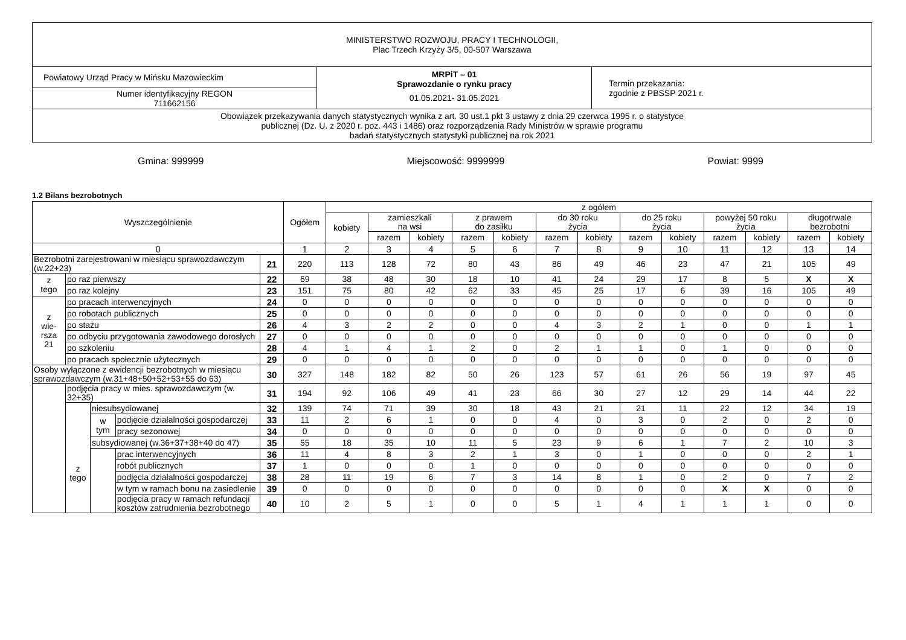| MINISTERSTWO ROZWOJU, PRACY I TECHNOLOGII, Plac Trzech Krzyży 3/5, 00-507 Warszawa | | |
| Powiatowy Urząd Pracy w Mińsku Mazowieckim | MRPiT – 01 Sprawozdanie o rynku pracy 01.05.2021 - 31.05.2021 | Termin przekazania: zgodnie z PBSSP 2021 r. |
| Numer identyfikacyjny REGON 711662156 | | |
| Obowiązek przekazywania danych statystycznych wynika z art. 30 ust.1 pkt 3 ustawy z dnia 29 czerwca 1995 r. o statystyce publicznej (Dz. U. z 2020 r. poz. 443 i 1486) oraz rozporządzenia Rady Ministrów w sprawie programu badań statystycznych statystyki publicznej na rok 2021 | | |
Gmina: 999999 Miejscowość: 9999999 Powiat: 9999
1.2 Bilans bezrobotnych
| Wyszczególnienie | | | | | Ogółem | z ogółem | | | | | | | | | | | | |
| --- | --- | --- | --- | --- | --- | --- | --- | --- | --- | --- | --- | --- | --- | --- | --- | --- | --- | --- |
| | | | | | | kobiety | zamieszkali na wsi | | z prawem do zasiłku | | do 30 roku życia | | do 25 roku życia | | powyżej 50 roku życia | | długotrwale bezrobotni | |
| | | | | | | | razem | kobiety | razem | kobiety | razem | kobiety | razem | kobiety | razem | kobiety | razem | kobiety |
| 0 | | | | | 1 | 2 | 3 | 4 | 5 | 6 | 7 | 8 | 9 | 10 | 11 | 12 | 13 | 14 |
| Bezrobotni zarejestrowani w miesiącu sprawozdawczym (w.22+23) | | | | 21 | 220 | 113 | 128 | 72 | 80 | 43 | 86 | 49 | 46 | 23 | 47 | 21 | 105 | 49 |
| z tego | po raz pierwszy | | | 22 | 69 | 38 | 48 | 30 | 18 | 10 | 41 | 24 | 29 | 17 | 8 | 5 | X | X |
| | po raz kolejny | | | 23 | 151 | 75 | 80 | 42 | 62 | 33 | 45 | 25 | 17 | 6 | 39 | 16 | 105 | 49 |
| z wie- rsza 21 | po pracach interwencyjnych | | | 24 | 0 | 0 | 0 | 0 | 0 | 0 | 0 | 0 | 0 | 0 | 0 | 0 | 0 | 0 |
| | po robotach publicznych | | | 25 | 0 | 0 | 0 | 0 | 0 | 0 | 0 | 0 | 0 | 0 | 0 | 0 | 0 | 0 |
| | po stażu | | | 26 | 4 | 3 | 2 | 2 | 0 | 0 | 4 | 3 | 2 | 1 | 0 | 0 | 1 | 1 |
| | po odbyciu przygotowania zawodowego dorosłych | | | 27 | 0 | 0 | 0 | 0 | 0 | 0 | 0 | 0 | 0 | 0 | 0 | 0 | 0 | 0 |
| | po szkoleniu | | | 28 | 4 | 1 | 4 | 1 | 2 | 0 | 2 | 1 | 1 | 0 | 1 | 0 | 0 | 0 |
| | po pracach społecznie użytecznych | | | 29 | 0 | 0 | 0 | 0 | 0 | 0 | 0 | 0 | 0 | 0 | 0 | 0 | 0 | 0 |
| Osoby wyłączone z ewidencji bezrobotnych w miesiącu sprawozdawczym (w.31+48+50+52+53+55 do 63) | | | | 30 | 327 | 148 | 182 | 82 | 50 | 26 | 123 | 57 | 61 | 26 | 56 | 19 | 97 | 45 |
| | podjęcia pracy w mies. sprawozdawczym (w. 32+35) | | | 31 | 194 | 92 | 106 | 49 | 41 | 23 | 66 | 30 | 27 | 12 | 29 | 14 | 44 | 22 |
| | z tego | niesubsydiowanej | | 32 | 139 | 74 | 71 | 39 | 30 | 18 | 43 | 21 | 21 | 11 | 22 | 12 | 34 | 19 |
| | | w tym | podjęcie działalności gospodarczej | 33 | 11 | 2 | 6 | 1 | 0 | 0 | 4 | 0 | 3 | 0 | 2 | 0 | 2 | 0 |
| | | | pracy sezonowej | 34 | 0 | 0 | 0 | 0 | 0 | 0 | 0 | 0 | 0 | 0 | 0 | 0 | 0 | 0 |
| | | subsydiowanej (w.36+37+38+40 do 47) | | 35 | 55 | 18 | 35 | 10 | 11 | 5 | 23 | 9 | 6 | 1 | 7 | 2 | 10 | 3 |
| | | | prac interwencyjnych | 36 | 11 | 4 | 8 | 3 | 2 | 1 | 3 | 0 | 1 | 0 | 0 | 0 | 2 | 1 |
| | | | robót publicznych | 37 | 1 | 0 | 0 | 0 | 1 | 0 | 0 | 0 | 0 | 0 | 0 | 0 | 0 | 0 |
| | | | podjęcia działalności gospodarczej | 38 | 28 | 11 | 19 | 6 | 7 | 3 | 14 | 8 | 1 | 0 | 2 | 0 | 7 | 2 |
| | | | w tym w ramach bonu na zasiedlenie | 39 | 0 | 0 | 0 | 0 | 0 | 0 | 0 | 0 | 0 | 0 | X | X | 0 | 0 |
| | | | podjęcia pracy w ramach refundacji kosztów zatrudnienia bezrobotnego | 40 | 10 | 2 | 5 | 1 | 0 | 0 | 5 | 1 | 4 | 1 | 1 | 1 | 0 | 0 |